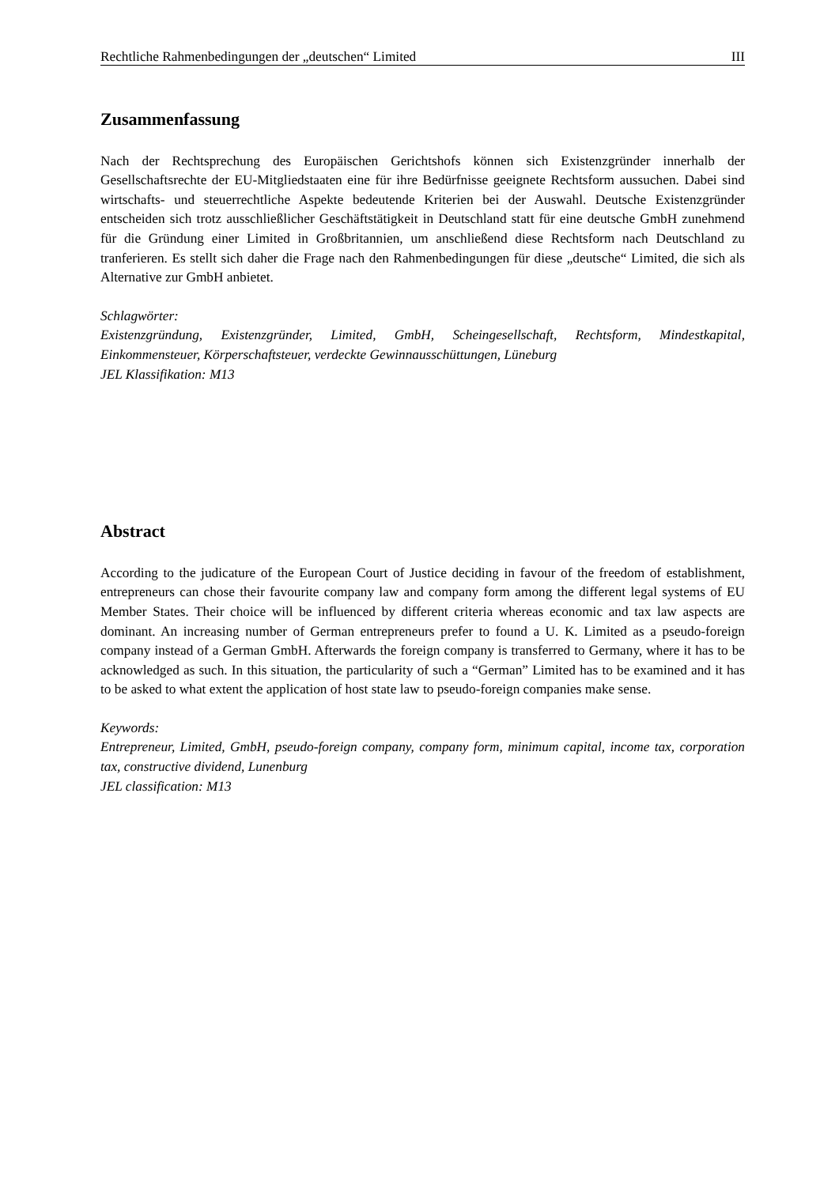Rechtliche Rahmenbedingungen der „deutschen“ Limited III
Zusammenfassung
Nach der Rechtsprechung des Europäischen Gerichtshofs können sich Existenzgründer innerhalb der Gesellschaftsrechte der EU-Mitgliedstaaten eine für ihre Bedürfnisse geeignete Rechtsform aussuchen. Dabei sind wirtschafts- und steuerrechtliche Aspekte bedeutende Kriterien bei der Auswahl. Deutsche Existenzgründer entscheiden sich trotz ausschließlicher Geschäftstätigkeit in Deutschland statt für eine deutsche GmbH zunehmend für die Gründung einer Limited in Großbritannien, um anschließend diese Rechtsform nach Deutschland zu tranferieren. Es stellt sich daher die Frage nach den Rahmenbedingungen für diese „deutsche“ Limited, die sich als Alternative zur GmbH anbietet.
Schlagwörter:
Existenzgründung, Existenzgründer, Limited, GmbH, Scheingesellschaft, Rechtsform, Mindestkapital, Einkommensteuer, Körperschaftsteuer, verdeckte Gewinnausschüttungen, Lüneburg
JEL Klassifikation: M13
Abstract
According to the judicature of the European Court of Justice deciding in favour of the freedom of establishment, entrepreneurs can chose their favourite company law and company form among the different legal systems of EU Member States. Their choice will be influenced by different criteria whereas economic and tax law aspects are dominant. An increasing number of German entrepreneurs prefer to found a U. K. Limited as a pseudo-foreign company instead of a German GmbH. Afterwards the foreign company is transferred to Germany, where it has to be acknowledged as such. In this situation, the particularity of such a “German” Limited has to be examined and it has to be asked to what extent the application of host state law to pseudo-foreign companies make sense.
Keywords:
Entrepreneur, Limited, GmbH, pseudo-foreign company, company form, minimum capital, income tax, corporation tax, constructive dividend, Lunenburg
JEL classification: M13